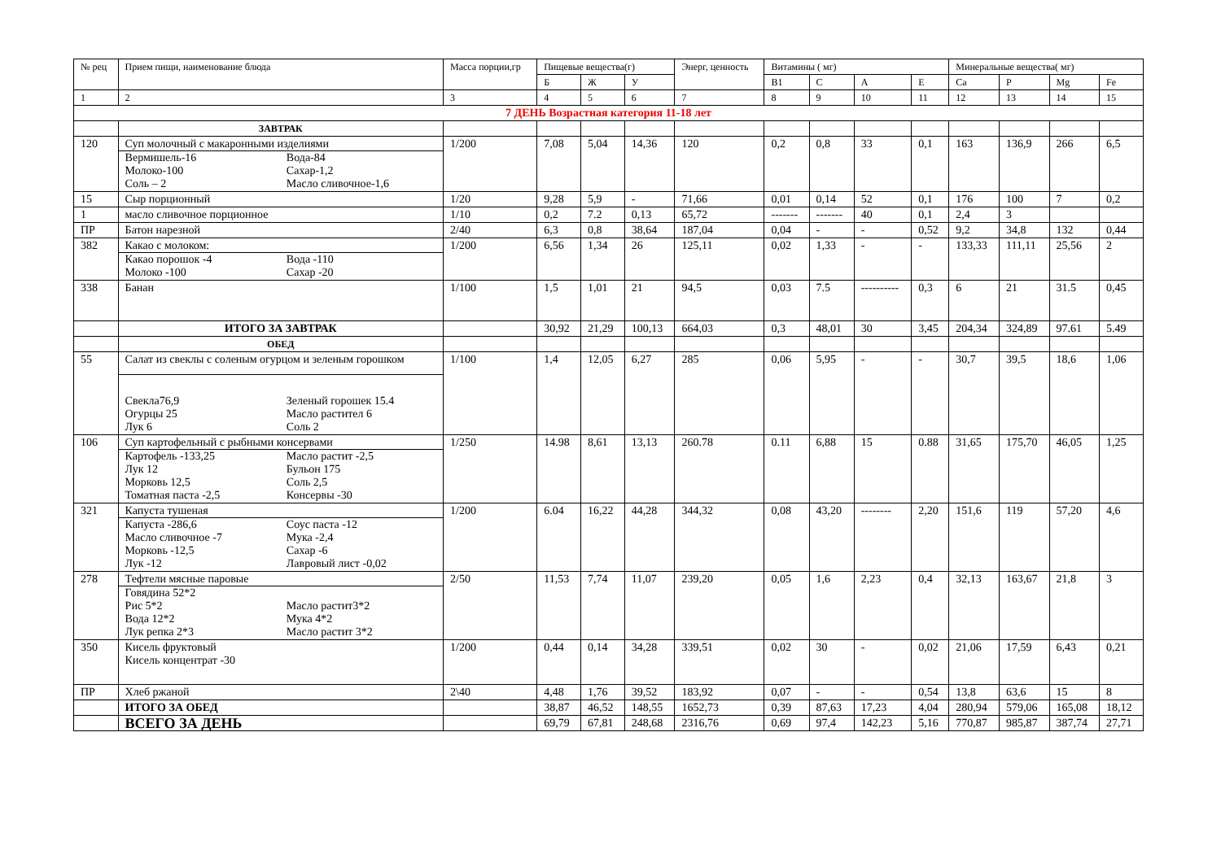| № рец | Прием пищи, наименование блюда | Масса порции,гр | Пищевые вещества(г) | | | Энерг, ценность | Витамины ( мг) | | | | Минеральные вещества( мг) | | | |
| --- | --- | --- | --- | --- | --- | --- | --- | --- | --- | --- | --- | --- | --- | --- |
| | | | Б | Ж | У | | В1 | С | А | Е | Са | Р | Mg | Fe |
| 1 | 2 | 3 | 4 | 5 | 6 | 7 | 8 | 9 | 10 | 11 | 12 | 13 | 14 | 15 |
| 7 ДЕНЬ Возрастная категория 11-18 лет | | | | | | | | | | | | | | |
| | ЗАВТРАК | | | | | | | | | | | | | |
| 120 | Суп молочный с макаронными изделиями Вермишель-16 Молоко-100 Соль – 2 Вода-84 Сахар-1,2 Масло сливочное-1,6 | 1/200 | 7,08 | 5,04 | 14,36 | 120 | 0,2 | 0,8 | 33 | 0,1 | 163 | 136,9 | 266 | 6,5 |
| 15 | Сыр порционный | 1/20 | 9,28 | 5,9 | - | 71,66 | 0,01 | 0,14 | 52 | 0,1 | 176 | 100 | 7 | 0,2 |
| 1 | масло сливочное порционное | 1/10 | 0,2 | 7.2 | 0,13 | 65,72 | ------- | ------- | 40 | 0,1 | 2,4 | 3 | | |
| ПР | Батон нарезной | 2/40 | 6,3 | 0,8 | 38,64 | 187,04 | 0,04 | - | - | 0,52 | 9,2 | 34,8 | 132 | 0,44 |
| 382 | Какао с молоком: Какао порошок -4 Молоко -100 Вода -110 Сахар -20 | 1/200 | 6,56 | 1,34 | 26 | 125,11 | 0,02 | 1,33 | - | - | 133,33 | 111,11 | 25,56 | 2 |
| 338 | Банан | 1/100 | 1,5 | 1,01 | 21 | 94,5 | 0,03 | 7.5 | ---------- | 0,3 | 6 | 21 | 31.5 | 0,45 |
| | ИТОГО ЗА ЗАВТРАК | | 30,92 | 21,29 | 100,13 | 664,03 | 0,3 | 48,01 | 30 | 3,45 | 204,34 | 324,89 | 97.61 | 5.49 |
| | ОБЕД | | | | | | | | | | | | | |
| 55 | Салат из свеклы с соленым огурцом и зеленым горошком Свекла76,9 Огурцы 25 Лук 6 Зеленый горошек 15.4 Масло растител 6 Соль 2 | 1/100 | 1,4 | 12,05 | 6,27 | 285 | 0,06 | 5,95 | - | - | 30,7 | 39,5 | 18,6 | 1,06 |
| 106 | Суп картофельный с рыбными консервами Картофель -133,25 Лук 12 Морковь 12,5 Томатная паста -2,5 Масло растит -2,5 Бульон 175 Соль 2,5 Консервы -30 | 1/250 | 14.98 | 8,61 | 13,13 | 260.78 | 0.11 | 6,88 | 15 | 0.88 | 31,65 | 175,70 | 46,05 | 1,25 |
| 321 | Капуста тушеная Капуста -286,6 Масло сливочное -7 Морковь -12,5 Лук -12 Соус паста -12 Мука -2,4 Сахар -6 Лавровый лист -0,02 | 1/200 | 6.04 | 16,22 | 44,28 | 344,32 | 0,08 | 43,20 | -------- | 2,20 | 151,6 | 119 | 57,20 | 4,6 |
| 278 | Тефтели мясные паровые Говядина 52*2 Рис 5*2 Вода 12*2 Лук репка 2*3 Масло растит3*2 Мука 4*2 Масло растит 3*2 | 2/50 | 11,53 | 7,74 | 11,07 | 239,20 | 0,05 | 1,6 | 2,23 | 0,4 | 32,13 | 163,67 | 21,8 | 3 |
| 350 | Кисель фруктовый Кисель концентрат -30 | 1/200 | 0,44 | 0,14 | 34,28 | 339,51 | 0,02 | 30 | - | 0,02 | 21,06 | 17,59 | 6,43 | 0,21 |
| ПР | Хлеб ржаной | 2\40 | 4,48 | 1,76 | 39,52 | 183,92 | 0,07 | - | - | 0,54 | 13,8 | 63,6 | 15 | 8 |
| | ИТОГО ЗА ОБЕД | | 38,87 | 46,52 | 148,55 | 1652,73 | 0,39 | 87,63 | 17,23 | 4,04 | 280,94 | 579,06 | 165,08 | 18,12 |
| | ВСЕГО ЗА ДЕНЬ | | 69,79 | 67,81 | 248,68 | 2316,76 | 0,69 | 97,4 | 142,23 | 5,16 | 770,87 | 985,87 | 387,74 | 27,71 |